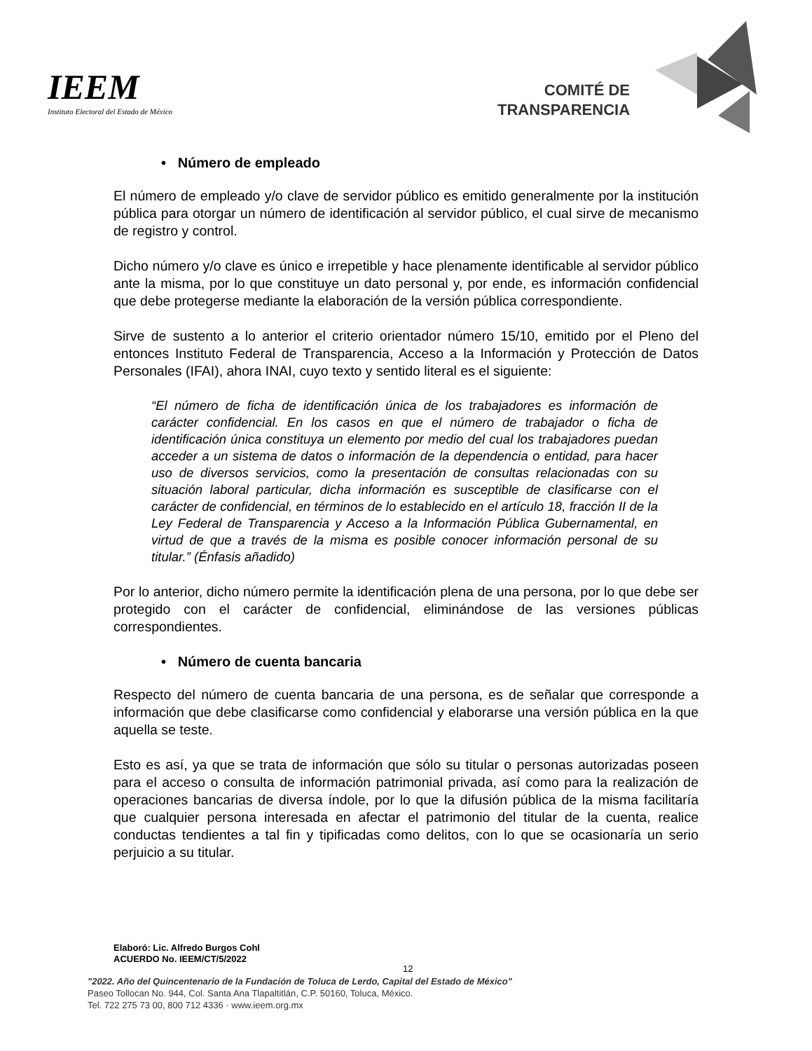IEEM
Instituto Electoral del Estado de México
COMITÉ DE
TRANSPARENCIA
• Número de empleado
El número de empleado y/o clave de servidor público es emitido generalmente por la institución pública para otorgar un número de identificación al servidor público, el cual sirve de mecanismo de registro y control.
Dicho número y/o clave es único e irrepetible y hace plenamente identificable al servidor público ante la misma, por lo que constituye un dato personal y, por ende, es información confidencial que debe protegerse mediante la elaboración de la versión pública correspondiente.
Sirve de sustento a lo anterior el criterio orientador número 15/10, emitido por el Pleno del entonces Instituto Federal de Transparencia, Acceso a la Información y Protección de Datos Personales (IFAI), ahora INAI, cuyo texto y sentido literal es el siguiente:
“El número de ficha de identificación única de los trabajadores es información de carácter confidencial. En los casos en que el número de trabajador o ficha de identificación única constituya un elemento por medio del cual los trabajadores puedan acceder a un sistema de datos o información de la dependencia o entidad, para hacer uso de diversos servicios, como la presentación de consultas relacionadas con su situación laboral particular, dicha información es susceptible de clasificarse con el carácter de confidencial, en términos de lo establecido en el artículo 18, fracción II de la Ley Federal de Transparencia y Acceso a la Información Pública Gubernamental, en virtud de que a través de la misma es posible conocer información personal de su titular.” (Énfasis añadido)
Por lo anterior, dicho número permite la identificación plena de una persona, por lo que debe ser protegido con el carácter de confidencial, eliminándose de las versiones públicas correspondientes.
• Número de cuenta bancaria
Respecto del número de cuenta bancaria de una persona, es de señalar que corresponde a información que debe clasificarse como confidencial y elaborarse una versión pública en la que aquella se teste.
Esto es así, ya que se trata de información que sólo su titular o personas autorizadas poseen para el acceso o consulta de información patrimonial privada, así como para la realización de operaciones bancarias de diversa índole, por lo que la difusión pública de la misma facilitaría que cualquier persona interesada en afectar el patrimonio del titular de la cuenta, realice conductas tendientes a tal fin y tipificadas como delitos, con lo que se ocasionaría un serio perjuicio a su titular.
Elaboró: Lic. Alfredo Burgos Cohl
ACUERDO No. IEEM/CT/5/2022
12
"2022. Año del Quincentenario de la Fundación de Toluca de Lerdo, Capital del Estado de México"
Paseo Tollocan No. 944, Col. Santa Ana Tlapaltitlán, C.P. 50160, Toluca, México.
Tel. 722 275 73 00, 800 712 4336 · www.ieem.org.mx